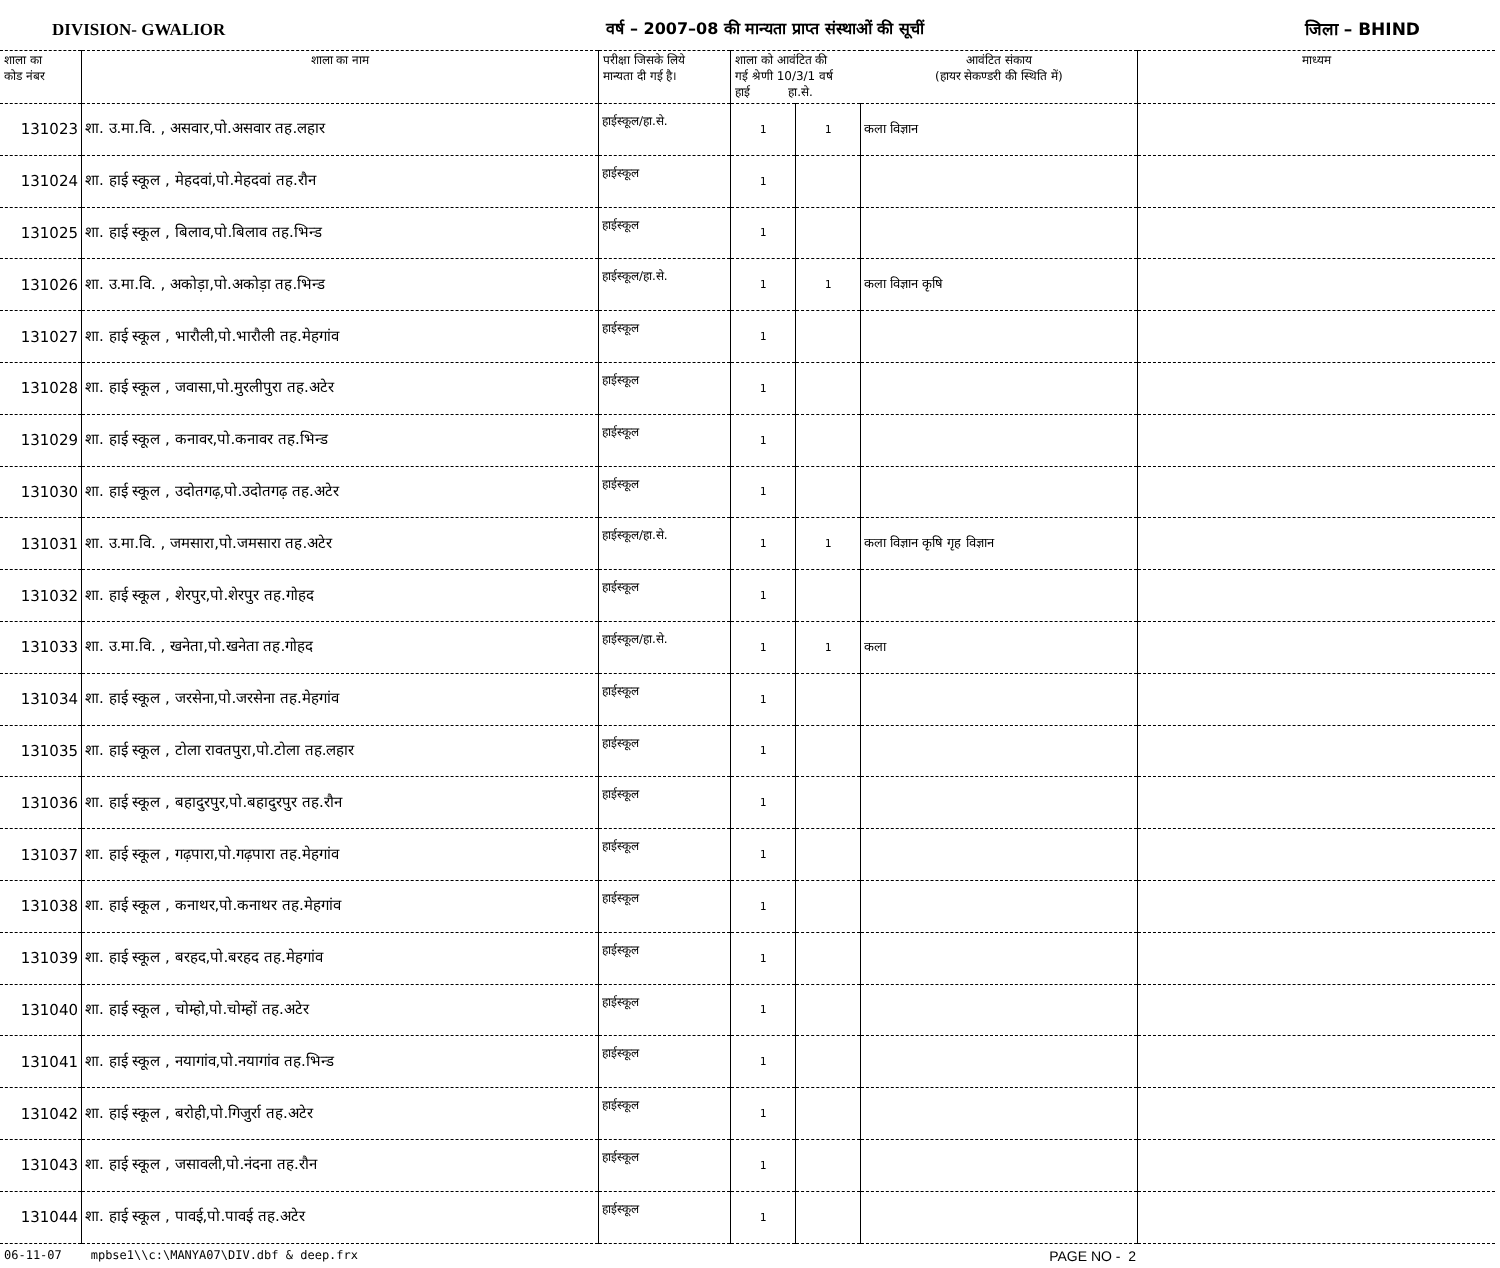DIVISION- GWALIOR वर्ष – 2007–08 की मान्यता प्राप्त संस्थाओं की सूचीं जिला – BHIND
| शाला का कोड नंबर | शाला का नाम | परीक्षा जिसके लिये मान्यता दी गई है। | शाला को आवंटित की गई श्रेणी 10/3/1 वर्ष हाई हा.से. | | आवंटित संकाय (हायर सेकण्डरी की स्थिति में) | माध्यम |
| --- | --- | --- | --- | --- | --- | --- |
| 131023 | शा. उ.मा.वि. , असवार,पो.असवार तह.लहार | हाईस्कूल/हा.से. | 1 | 1 | कला विज्ञान | |
| 131024 | शा. हाई स्कूल , मेहदवां,पो.मेहदवां तह.रौन | हाईस्कूल | 1 | | | |
| 131025 | शा. हाई स्कूल , बिलाव,पो.बिलाव तह.भिन्ड | हाईस्कूल | 1 | | | |
| 131026 | शा. उ.मा.वि. , अकोड़ा,पो.अकोड़ा तह.भिन्ड | हाईस्कूल/हा.से. | 1 | 1 | कला विज्ञान कृषि | |
| 131027 | शा. हाई स्कूल , भारौली,पो.भारौली तह.मेहगांव | हाईस्कूल | 1 | | | |
| 131028 | शा. हाई स्कूल , जवासा,पो.मुरलीपुरा तह.अटेर | हाईस्कूल | 1 | | | |
| 131029 | शा. हाई स्कूल , कनावर,पो.कनावर तह.भिन्ड | हाईस्कूल | 1 | | | |
| 131030 | शा. हाई स्कूल , उदोतगढ़,पो.उदोतगढ़ तह.अटेर | हाईस्कूल | 1 | | | |
| 131031 | शा. उ.मा.वि. , जमसारा,पो.जमसारा तह.अटेर | हाईस्कूल/हा.से. | 1 | 1 | कला विज्ञान कृषि गृह विज्ञान | |
| 131032 | शा. हाई स्कूल , शेरपुर,पो.शेरपुर तह.गोहद | हाईस्कूल | 1 | | | |
| 131033 | शा. उ.मा.वि. , खनेता,पो.खनेता तह.गोहद | हाईस्कूल/हा.से. | 1 | 1 | कला | |
| 131034 | शा. हाई स्कूल , जरसेना,पो.जरसेना तह.मेहगांव | हाईस्कूल | 1 | | | |
| 131035 | शा. हाई स्कूल , टोला रावतपुरा,पो.टोला तह.लहार | हाईस्कूल | 1 | | | |
| 131036 | शा. हाई स्कूल , बहादुरपुर,पो.बहादुरपुर तह.रौन | हाईस्कूल | 1 | | | |
| 131037 | शा. हाई स्कूल , गढ़पारा,पो.गढ़पारा तह.मेहगांव | हाईस्कूल | 1 | | | |
| 131038 | शा. हाई स्कूल , कनाथर,पो.कनाथर तह.मेहगांव | हाईस्कूल | 1 | | | |
| 131039 | शा. हाई स्कूल , बरहद,पो.बरहद तह.मेहगांव | हाईस्कूल | 1 | | | |
| 131040 | शा. हाई स्कूल , चोम्हो,पो.चोम्हों तह.अटेर | हाईस्कूल | 1 | | | |
| 131041 | शा. हाई स्कूल , नयागांव,पो.नयागांव तह.भिन्ड | हाईस्कूल | 1 | | | |
| 131042 | शा. हाई स्कूल , बरोही,पो.गिजुर्रा तह.अटेर | हाईस्कूल | 1 | | | |
| 131043 | शा. हाई स्कूल , जसावली,पो.नंदना तह.रौन | हाईस्कूल | 1 | | | |
| 131044 | शा. हाई स्कूल , पावई,पो.पावई तह.अटेर | हाईस्कूल | 1 | | | |
06-11-07 mpbse1\\c:\MANYA07\DIV.dbf & deep.frx PAGE NO - 2